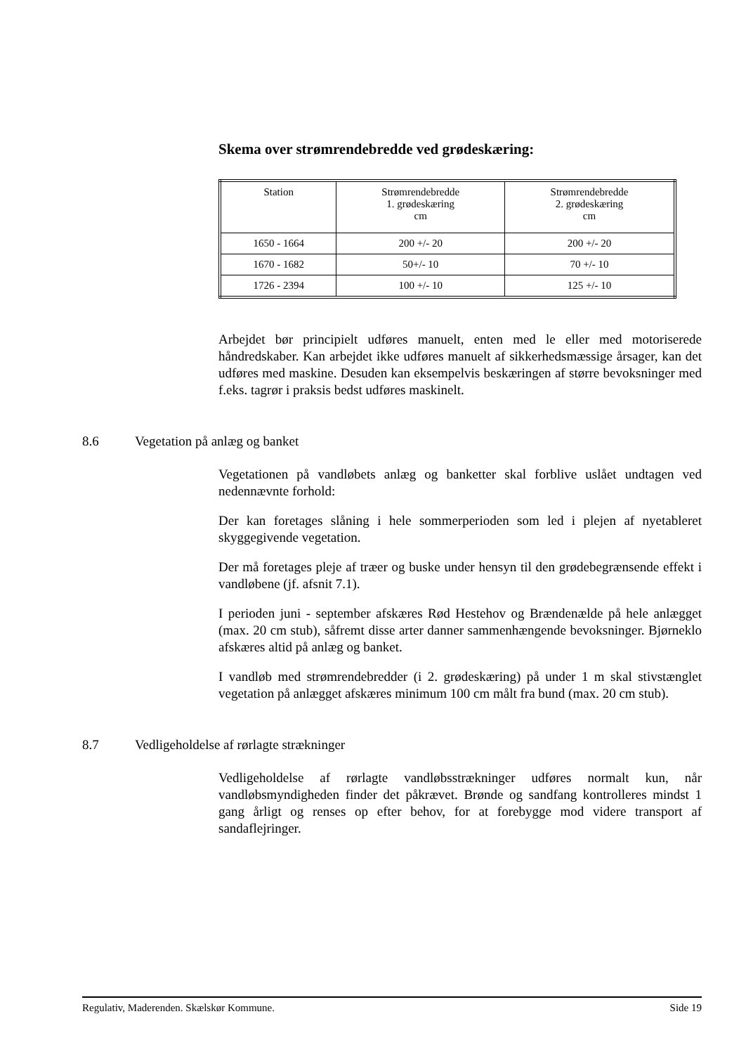Skema over strømrendebredde ved grødeskæring:
| Station | Strømrendebredde 1. grødeskæring cm | Strømrendebredde 2. grødeskæring cm |
| --- | --- | --- |
| 1650 - 1664 | 200 +/- 20 | 200 +/- 20 |
| 1670 - 1682 | 50+/- 10 | 70 +/- 10 |
| 1726 - 2394 | 100 +/- 10 | 125 +/- 10 |
Arbejdet bør principielt udføres manuelt, enten med le eller med motoriserede håndredskaber. Kan arbejdet ikke udføres manuelt af sikkerhedsmæssige årsager, kan det udføres med maskine. Desuden kan eksempelvis beskæringen af større bevoksninger med f.eks. tagrør i praksis bedst udføres maskinelt.
8.6 Vegetation på anlæg og banket
Vegetationen på vandløbets anlæg og banketter skal forblive uslået undtagen ved nedennævnte forhold:
Der kan foretages slåning i hele sommerperioden som led i plejen af nyetableret skyggegivende vegetation.
Der må foretages pleje af træer og buske under hensyn til den grødebegrænsende effekt i vandløbene (jf. afsnit 7.1).
I perioden juni - september afskæres Rød Hestehov og Brændenælde på hele anlægget (max. 20 cm stub), såfremt disse arter danner sammenhængende bevoksninger. Bjørneklo afskæres altid på anlæg og banket.
I vandløb med strømrendebredder (i 2. grødeskæring) på under 1 m skal stivstænglet vegetation på anlægget afskæres minimum 100 cm målt fra bund (max. 20 cm stub).
8.7 Vedligeholdelse af rørlagte strækninger
Vedligeholdelse af rørlagte vandløbsstrækninger udføres normalt kun, når vandløbsmyndigheden finder det påkrævet. Brønde og sandfang kontrolleres mindst 1 gang årligt og renses op efter behov, for at forebygge mod videre transport af sandaflejringer.
Regulativ, Maderenden. Skælskør Kommune. Side 19